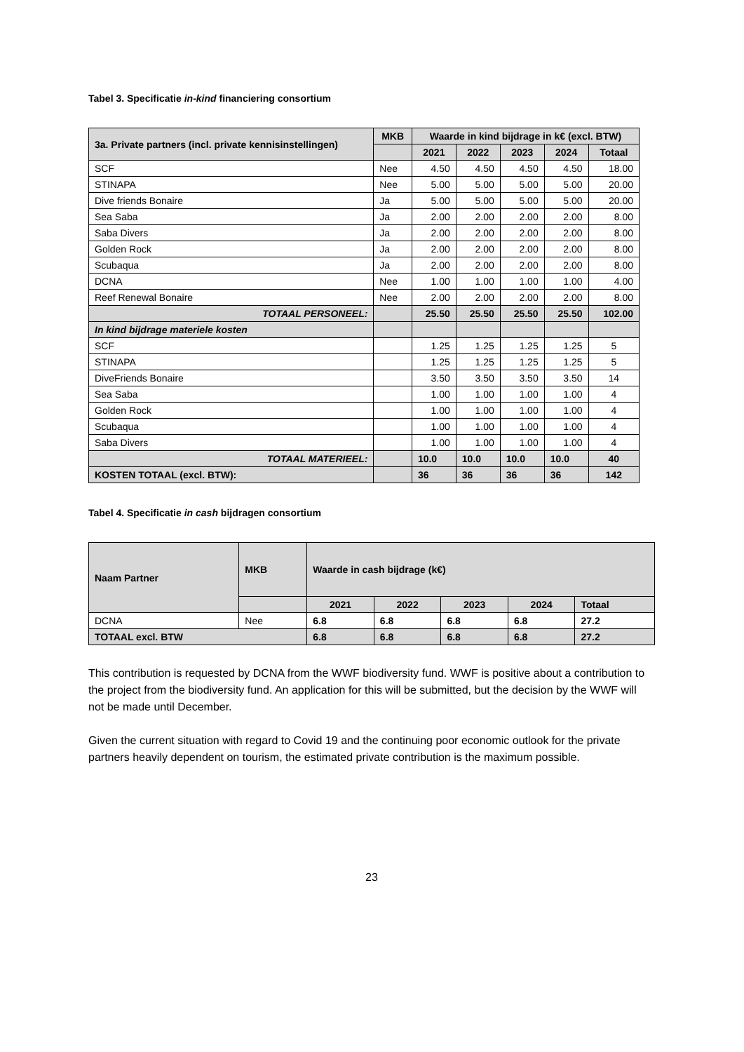Tabel 3. Specificatie in-kind financiering consortium
| 3a. Private partners (incl. private kennisinstellingen) | MKB | Waarde in kind bijdrage in k€ (excl. BTW) | | | | |
| --- | --- | --- | --- | --- | --- | --- |
| | | 2021 | 2022 | 2023 | 2024 | Totaal |
| SCF | Nee | 4.50 | 4.50 | 4.50 | 4.50 | 18.00 |
| STINAPA | Nee | 5.00 | 5.00 | 5.00 | 5.00 | 20.00 |
| Dive friends Bonaire | Ja | 5.00 | 5.00 | 5.00 | 5.00 | 20.00 |
| Sea Saba | Ja | 2.00 | 2.00 | 2.00 | 2.00 | 8.00 |
| Saba Divers | Ja | 2.00 | 2.00 | 2.00 | 2.00 | 8.00 |
| Golden Rock | Ja | 2.00 | 2.00 | 2.00 | 2.00 | 8.00 |
| Scubaqua | Ja | 2.00 | 2.00 | 2.00 | 2.00 | 8.00 |
| DCNA | Nee | 1.00 | 1.00 | 1.00 | 1.00 | 4.00 |
| Reef Renewal Bonaire | Nee | 2.00 | 2.00 | 2.00 | 2.00 | 8.00 |
| TOTAAL PERSONEEL: | | 25.50 | 25.50 | 25.50 | 25.50 | 102.00 |
| In kind bijdrage materiele kosten | | | | | | |
| SCF | | 1.25 | 1.25 | 1.25 | 1.25 | 5 |
| STINAPA | | 1.25 | 1.25 | 1.25 | 1.25 | 5 |
| DiveFriends Bonaire | | 3.50 | 3.50 | 3.50 | 3.50 | 14 |
| Sea Saba | | 1.00 | 1.00 | 1.00 | 1.00 | 4 |
| Golden Rock | | 1.00 | 1.00 | 1.00 | 1.00 | 4 |
| Scubaqua | | 1.00 | 1.00 | 1.00 | 1.00 | 4 |
| Saba Divers | | 1.00 | 1.00 | 1.00 | 1.00 | 4 |
| TOTAAL MATERIEEL: | | 10.0 | 10.0 | 10.0 | 10.0 | 40 |
| KOSTEN TOTAAL (excl. BTW): | | 36 | 36 | 36 | 36 | 142 |
Tabel 4. Specificatie in cash bijdragen consortium
| Naam Partner | MKB | Waarde in cash bijdrage (k€) | | | | |
| --- | --- | --- | --- | --- | --- | --- |
| | | 2021 | 2022 | 2023 | 2024 | Totaal |
| DCNA | Nee | 6.8 | 6.8 | 6.8 | 6.8 | 27.2 |
| TOTAAL excl. BTW | | 6.8 | 6.8 | 6.8 | 6.8 | 27.2 |
This contribution is requested by DCNA from the WWF biodiversity fund. WWF is positive about a contribution to the project from the biodiversity fund. An application for this will be submitted, but the decision by the WWF will not be made until December.
Given the current situation with regard to Covid 19 and the continuing poor economic outlook for the private partners heavily dependent on tourism, the estimated private contribution is the maximum possible.
23